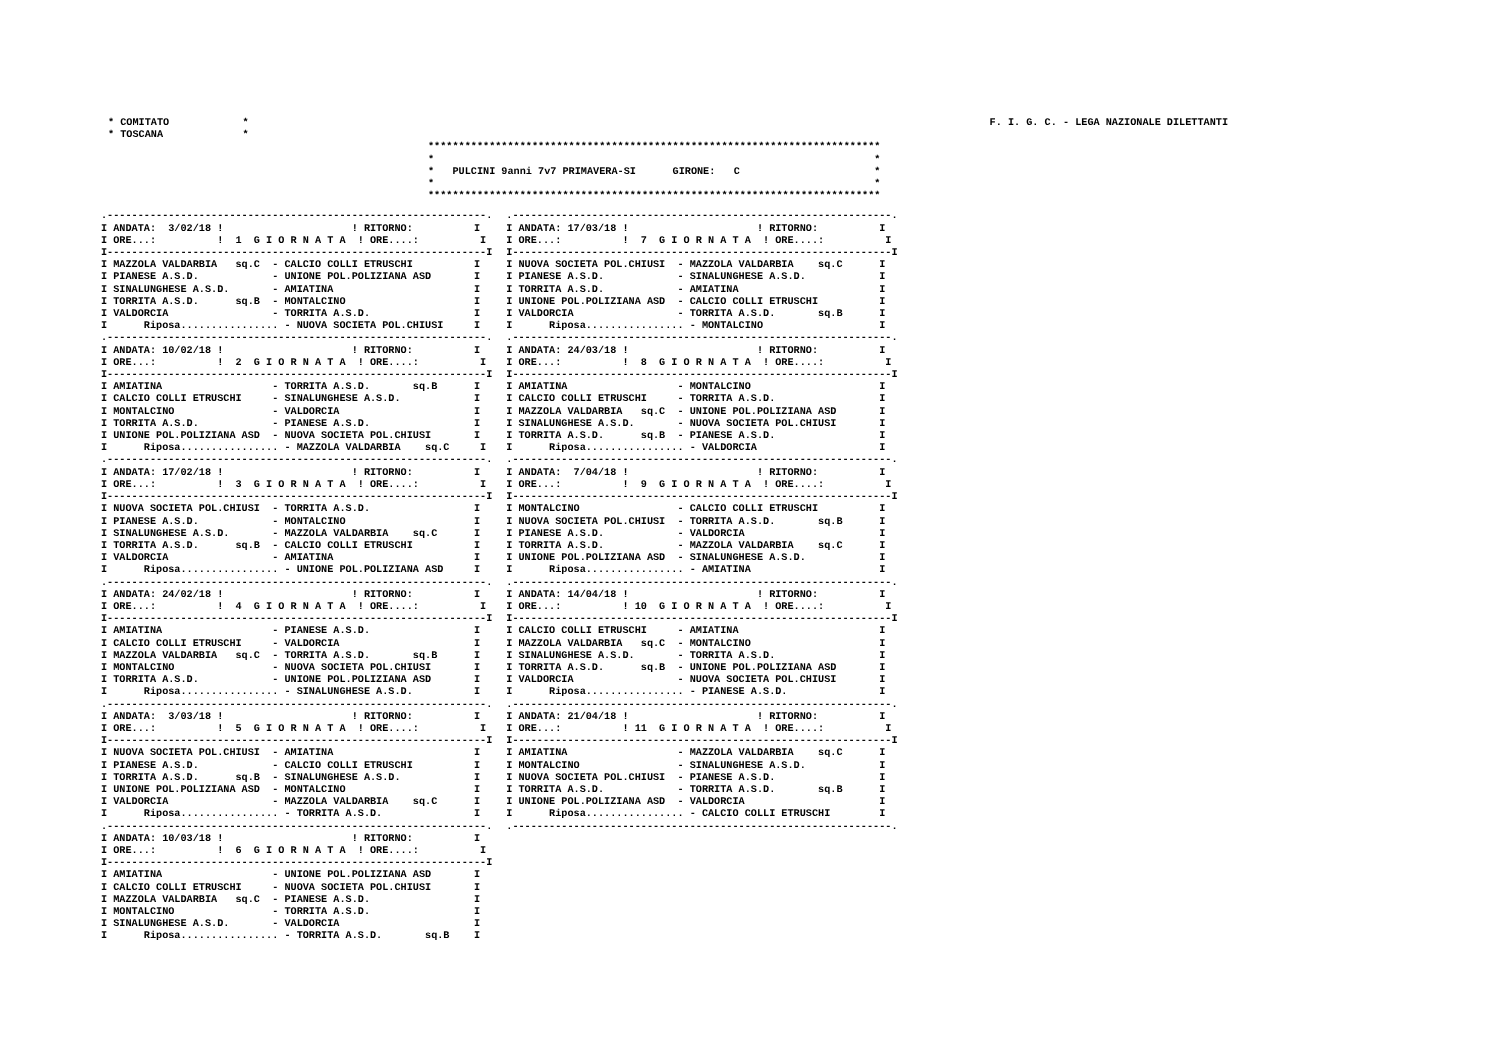* COMITATO            *
* TOSCANA             *
F. I. G. C. - LEGA NAZIONALE DILETTANTI
**************************************************************************
*                                                                        *
*   PULCINI 9anni 7v7 PRIMAVERA-SI      GIRONE:   C                      *
*                                                                        *
**************************************************************************
.--------------------------------------------------------------.
I ANDATA:  3/02/18 !                     ! RITORNO:          I
I ORE...:          !  1  G I O R N A T A  ! ORE....:          I
I--------------------------------------------------------------I
I MAZZOLA VALDARBIA   sq.C  - CALCIO COLLI ETRUSCHI          I
I PIANESE A.S.D.            - UNIONE POL.POLIZIANA ASD       I
I SINALUNGHESE A.S.D.       - AMIATINA                       I
I TORRITA A.S.D.      sq.B  - MONTALCINO                     I
I VALDORCIA                 - TORRITA A.S.D.                 I
I      Riposa................ - NUOVA SOCIETA POL.CHIUSI     I
.--------------------------------------------------------------.
I ANDATA: 10/02/18 !                     ! RITORNO:          I
I ORE...:          !  2  G I O R N A T A  ! ORE....:          I
I--------------------------------------------------------------I
I AMIATINA                  - TORRITA A.S.D.       sq.B      I
I CALCIO COLLI ETRUSCHI     - SINALUNGHESE A.S.D.            I
I MONTALCINO                - VALDORCIA                      I
I TORRITA A.S.D.            - PIANESE A.S.D.                 I
I UNIONE POL.POLIZIANA ASD  - NUOVA SOCIETA POL.CHIUSI       I
I      Riposa................ - MAZZOLA VALDARBIA    sq.C     I
.--------------------------------------------------------------.
I ANDATA: 17/02/18 !                     ! RITORNO:          I
I ORE...:          !  3  G I O R N A T A  ! ORE....:          I
I--------------------------------------------------------------I
I NUOVA SOCIETA POL.CHIUSI  - TORRITA A.S.D.                 I
I PIANESE A.S.D.            - MONTALCINO                     I
I SINALUNGHESE A.S.D.       - MAZZOLA VALDARBIA    sq.C      I
I TORRITA A.S.D.      sq.B  - CALCIO COLLI ETRUSCHI          I
I VALDORCIA                 - AMIATINA                       I
I      Riposa................ - UNIONE POL.POLIZIANA ASD     I
.--------------------------------------------------------------.
I ANDATA: 24/02/18 !                     ! RITORNO:          I
I ORE...:          !  4  G I O R N A T A  ! ORE....:          I
I--------------------------------------------------------------I
I AMIATINA                  - PIANESE A.S.D.                 I
I CALCIO COLLI ETRUSCHI     - VALDORCIA                      I
I MAZZOLA VALDARBIA   sq.C  - TORRITA A.S.D.       sq.B      I
I MONTALCINO                - NUOVA SOCIETA POL.CHIUSI       I
I TORRITA A.S.D.            - UNIONE POL.POLIZIANA ASD       I
I      Riposa................ - SINALUNGHESE A.S.D.          I
.--------------------------------------------------------------.
I ANDATA:  3/03/18 !                     ! RITORNO:          I
I ORE...:          !  5  G I O R N A T A  ! ORE....:          I
I--------------------------------------------------------------I
I NUOVA SOCIETA POL.CHIUSI  - AMIATINA                       I
I PIANESE A.S.D.            - CALCIO COLLI ETRUSCHI          I
I TORRITA A.S.D.      sq.B  - SINALUNGHESE A.S.D.            I
I UNIONE POL.POLIZIANA ASD  - MONTALCINO                     I
I VALDORCIA                 - MAZZOLA VALDARBIA    sq.C      I
I      Riposa................ - TORRITA A.S.D.               I
.--------------------------------------------------------------.
I ANDATA: 10/03/18 !                     ! RITORNO:          I
I ORE...:          !  6  G I O R N A T A  ! ORE....:          I
I--------------------------------------------------------------I
I AMIATINA                  - UNIONE POL.POLIZIANA ASD       I
I CALCIO COLLI ETRUSCHI     - NUOVA SOCIETA POL.CHIUSI       I
I MAZZOLA VALDARBIA   sq.C  - PIANESE A.S.D.                 I
I MONTALCINO                - TORRITA A.S.D.                 I
I SINALUNGHESE A.S.D.       - VALDORCIA                      I
I      Riposa................ - TORRITA A.S.D.       sq.B    I
.--------------------------------------------------------------.
I ANDATA: 17/03/18 !                     ! RITORNO:          I
I ORE...:          !  7  G I O R N A T A  ! ORE....:          I
I--------------------------------------------------------------I
I NUOVA SOCIETA POL.CHIUSI  - MAZZOLA VALDARBIA    sq.C      I
I PIANESE A.S.D.            - SINALUNGHESE A.S.D.            I
I TORRITA A.S.D.            - AMIATINA                       I
I UNIONE POL.POLIZIANA ASD  - CALCIO COLLI ETRUSCHI          I
I VALDORCIA                 - TORRITA A.S.D.       sq.B      I
I      Riposa................ - MONTALCINO                   I
.--------------------------------------------------------------.
I ANDATA: 24/03/18 !                     ! RITORNO:          I
I ORE...:          !  8  G I O R N A T A  ! ORE....:          I
I--------------------------------------------------------------I
I AMIATINA                  - MONTALCINO                     I
I CALCIO COLLI ETRUSCHI     - TORRITA A.S.D.                 I
I MAZZOLA VALDARBIA   sq.C  - UNIONE POL.POLIZIANA ASD       I
I SINALUNGHESE A.S.D.       - NUOVA SOCIETA POL.CHIUSI       I
I TORRITA A.S.D.      sq.B  - PIANESE A.S.D.                 I
I      Riposa................ - VALDORCIA                    I
.--------------------------------------------------------------.
I ANDATA:  7/04/18 !                     ! RITORNO:          I
I ORE...:          !  9  G I O R N A T A  ! ORE....:          I
I--------------------------------------------------------------I
I MONTALCINO                - CALCIO COLLI ETRUSCHI          I
I NUOVA SOCIETA POL.CHIUSI  - TORRITA A.S.D.       sq.B      I
I PIANESE A.S.D.            - VALDORCIA                      I
I TORRITA A.S.D.            - MAZZOLA VALDARBIA    sq.C      I
I UNIONE POL.POLIZIANA ASD  - SINALUNGHESE A.S.D.            I
I      Riposa................ - AMIATINA                     I
.--------------------------------------------------------------.
I ANDATA: 14/04/18 !                     ! RITORNO:          I
I ORE...:          ! 10  G I O R N A T A  ! ORE....:          I
I--------------------------------------------------------------I
I CALCIO COLLI ETRUSCHI     - AMIATINA                       I
I MAZZOLA VALDARBIA   sq.C  - MONTALCINO                     I
I SINALUNGHESE A.S.D.       - TORRITA A.S.D.                 I
I TORRITA A.S.D.      sq.B  - UNIONE POL.POLIZIANA ASD       I
I VALDORCIA                 - NUOVA SOCIETA POL.CHIUSI       I
I      Riposa................ - PIANESE A.S.D.               I
.--------------------------------------------------------------.
I ANDATA: 21/04/18 !                     ! RITORNO:          I
I ORE...:          ! 11  G I O R N A T A  ! ORE....:          I
I--------------------------------------------------------------I
I AMIATINA                  - MAZZOLA VALDARBIA    sq.C      I
I MONTALCINO                - SINALUNGHESE A.S.D.            I
I NUOVA SOCIETA POL.CHIUSI  - PIANESE A.S.D.                 I
I TORRITA A.S.D.            - TORRITA A.S.D.       sq.B      I
I UNIONE POL.POLIZIANA ASD  - VALDORCIA                      I
I      Riposa................ - CALCIO COLLI ETRUSCHI        I
.--------------------------------------------------------------.